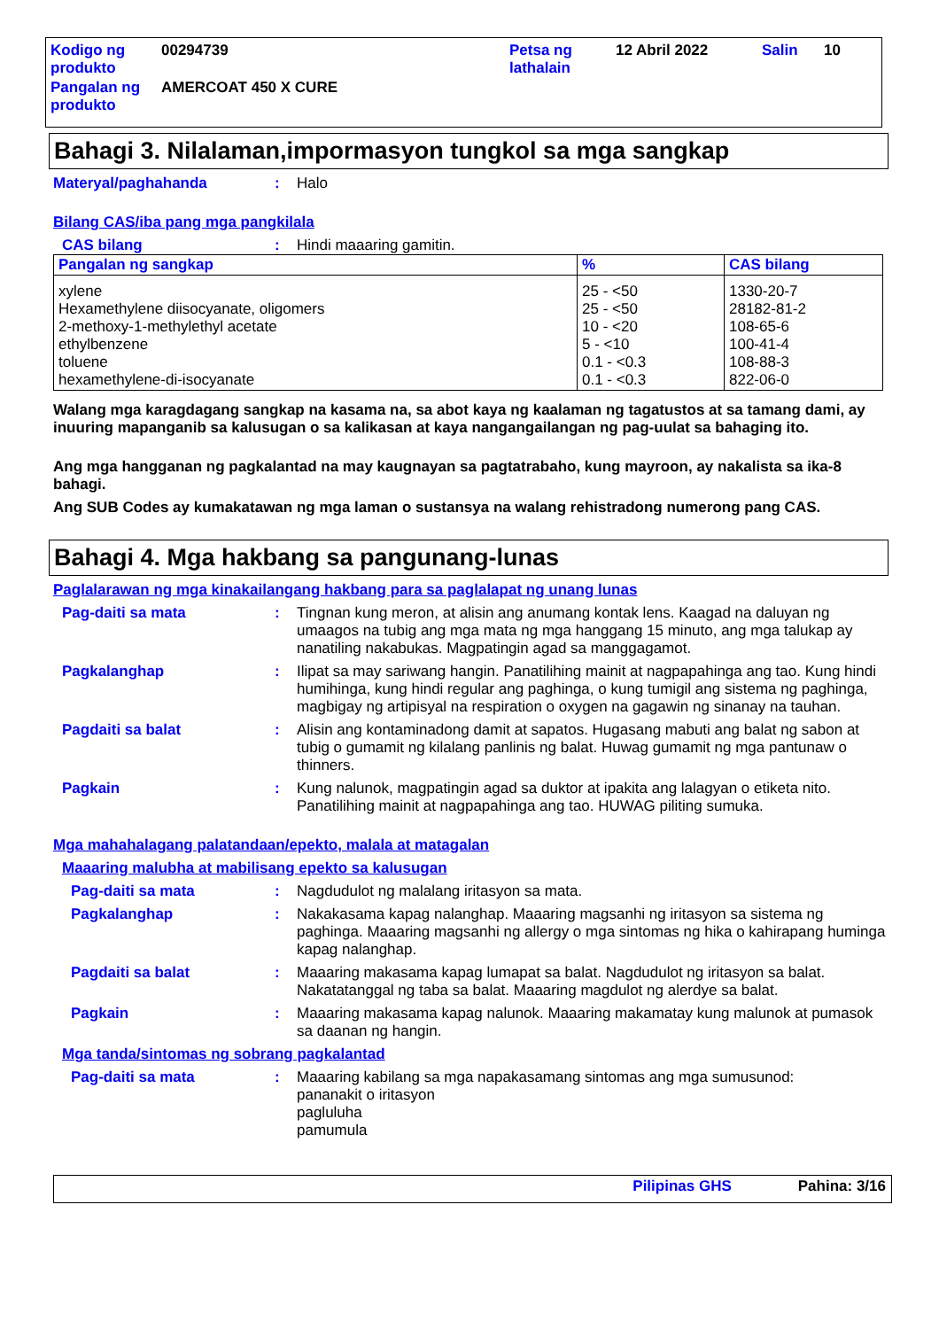| Kodigo ng produkto | 00294739 | Petsa ng lathalain | 12 Abril 2022 | Salin | 10 |
| Pangalan ng produkto | AMERCOAT 450 X CURE | | | | |
Bahagi 3. Nilalaman,impormasyon tungkol sa mga sangkap
Materyal/paghahanda : Halo
Bilang CAS/iba pang mga pangkilala
CAS bilang : Hindi maaaring gamitin.
| Pangalan ng sangkap | % | CAS bilang |
| --- | --- | --- |
| xylene Hexamethylene diisocyanate, oligomers 2-methoxy-1-methylethyl acetate ethylbenzene toluene hexamethylene-di-isocyanate | 25 - <50 25 - <50 10 - <20 5 - <10 0.1 - <0.3 0.1 - <0.3 | 1330-20-7 28182-81-2 108-65-6 100-41-4 108-88-3 822-06-0 |
Walang mga karagdagang sangkap na kasama na, sa abot kaya ng kaalaman ng tagatustos at sa tamang dami, ay inuuring mapanganib sa kalusugan o sa kalikasan at kaya nangangailangan ng pag-uulat sa bahaging ito.
Ang mga hangganan ng pagkalantad na may kaugnayan sa pagtatrabaho, kung mayroon, ay nakalista sa ika-8 bahagi.
Ang SUB Codes ay kumakatawan ng mga laman o sustansya na walang rehistradong numerong pang CAS.
Bahagi 4. Mga hakbang sa pangunang-lunas
Paglalarawan ng mga kinakailangang hakbang para sa paglalapat ng unang lunas
Pag-daiti sa mata : Tingnan kung meron, at alisin ang anumang kontak lens. Kaagad na daluyan ng umaagos na tubig ang mga mata ng mga hanggang 15 minuto, ang mga talukap ay nanatiling nakabukas. Magpatingin agad sa manggagamot.
Pagkalanghap : Ilipat sa may sariwang hangin. Panatilihing mainit at nagpapahinga ang tao. Kung hindi humihinga, kung hindi regular ang paghinga, o kung tumigil ang sistema ng paghinga, magbigay ng artipisyal na respiration o oxygen na gagawin ng sinanay na tauhan.
Pagdaiti sa balat : Alisin ang kontaminadong damit at sapatos. Hugasang mabuti ang balat ng sabon at tubig o gumamit ng kilalang panlinis ng balat. Huwag gumamit ng mga pantunaw o thinners.
Pagkain : Kung nalunok, magpatingin agad sa duktor at ipakita ang lalagyan o etiketa nito. Panatilihing mainit at nagpapahinga ang tao. HUWAG piliting sumuka.
Mga mahahalagang palatandaan/epekto, malala at matagalan
Maaaring malubha at mabilisang epekto sa kalusugan
Pag-daiti sa mata : Nagdudulot ng malalang iritasyon sa mata.
Pagkalanghap : Nakakasama kapag nalanghap. Maaaring magsanhi ng iritasyon sa sistema ng paghinga. Maaaring magsanhi ng allergy o mga sintomas ng hika o kahirapang huminga kapag nalanghap.
Pagdaiti sa balat : Maaaring makasama kapag lumapat sa balat. Nagdudulot ng iritasyon sa balat. Nakatatanggal ng taba sa balat. Maaaring magdulot ng alerdye sa balat.
Pagkain : Maaaring makasama kapag nalunok. Maaaring makamatay kung malunok at pumasok sa daanan ng hangin.
Mga tanda/sintomas ng sobrang pagkalantad
Pag-daiti sa mata : Maaaring kabilang sa mga napakasamang sintomas ang mga sumusunod:
pananakit o iritasyon
pagluluha
pamumula
Pilipinas GHS Pahina: 3/16